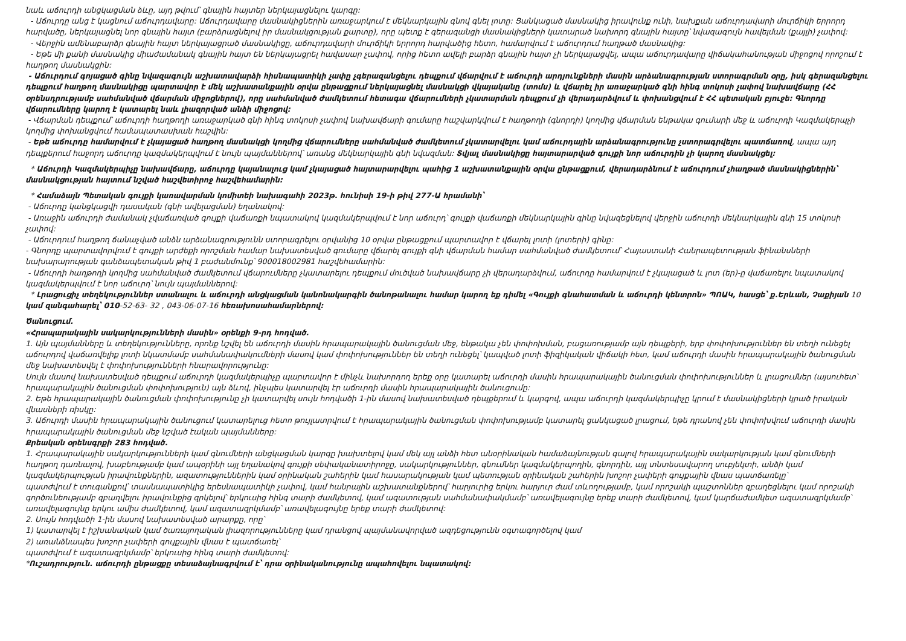նաև աճուրդի անցկացման ձևը, այդ թվում՝ գնային հայտեր ներկայացնելու կարգը:
- Աճուրդը անց է կացնում աճուրդավարը: Աճուրդավարը մասնակիցներին առաջարկում է մեկնարկային գնով գնել լոտը: Ցանկացած մասնակից իրավունք ունի, նախքան աճուրդավարի մուրճիկի երրորդ հարվածը, ներկայացնել նոր գնային հայտ (բարձրացնելով իր մասնակցության քարտը), որը պետք է գերազանցի մասնակիցների կատարած նախորդ գնային հայտը՝ նվազագույն հավելման (քայլի) չափով:
- Վերջին ամենաբարձր գնային հայտ ներկայացրած մասնակիցը, աճուրդավարի մուրճիկի երրորդ հարվածից հետո, համարվում է աճուրդում հաղթած մասնակից:
- Եթե մի քանի մասնակից միաժամանակ գնային հայտ են ներկայացրել հավասար չափով, որից հետո ավելի բարձր գնային հայտ չի ներկայացվել, ապա աճուրդավարը վիճակահանության միջոցով որոշում է հաղթող մասնակցին:
- Աճուրդում գոյացած գինը նվազագույն աշխատավարձի հիսնապատիկի չափը չգերազանցելու դեպքում վճարվում է աճուրդի արդյունքների մասին արձանագրության ստորագրման օրը, իսկ գերազանցելու դեպքում հաղթող մասնակիցը պարտավոր է մեկ աշխատանքային օրվա ընթացքում ներկայացնել մասնակցի վկայականը (տոմս) և վճարել իր առաջարկած գնի հինգ տոկոսի չափով նախավճարը (ՀՀ օրենսդրությամբ սահմանված վճարման միջոցներով), որը սահմանված ժամկետում հետագա վճարումների չկատարման դեպքում չի վերադարձվում և փոխանցվում է ՀՀ պետական բյուջե: Գնորդը վճարումները կարող է կատարել նաև լիազորված անձի միջոցով:
- Վճարման դեպքում՝ աճուրդի հաղթողի առաջարկած գնի հինգ տոկոսի չափով նախավճարի գումարը հաշվարկվում է հաղթողի (գնորդի) կողմից վճարման ենթակա գումարի մեջ և աճուրդի Կազմակերպչի կողմից փոխանցվում համապատասխան հաշվին:
- Եթե աճուրդը համարվում է չկայացած հաղթող մասնակցի կողմից վճարումները սահմանված ժամկետում չկատարվելու կամ աճուրդային արձանագրությունը չստորագրվելու պատճառով, ապա այդ դեպքերում հաջորդ աճուրդը կազմակերպվում է նույն պայմաններով՝ առանց մեկնարկային գնի նվազման: Տվյալ մասնակիցը հայտարարված գույքի նոր աճուրդին չի կարող մասնակցել:
* Աճուրդի Կազմակերպիչը նախավճարը, աճուրդը կայանալուց կամ չկայացած հայտարարվելու պահից 1 աշխատանքային օրվա ընթացքում, վերադարձնում է աճուրդում չհաղթած մասնակիցներին՝ մասնակցության հայտում նշված հաշվետիրոջ հաշվեհամարին:
* Համաձայն Պետական գույքի կառավարման կոմիտեի նախագահի 2023թ. հունիսի 19-ի թիվ 277-Ա հրամանի՝
- Աճուրդը կանցկացվի դասական (գնի ավելացման) եղանակով:
- Առաջին աճուրդի ժամանակ չվաճառված գույքի վաճառքի նպատակով կազմակերպվում է նոր աճուրդ՝ գույքի վաճառքի մեկնարկային գինը նվազեցնելով վերջին աճուրդի մեկնարկային գնի 15 տոկոսի չափով:
- Աճուրդում հաղթող ճանաչված անձն արձանագրությունն ստորագրելու օրվանից 10 օրվա ընթացքում պարտավոր է վճարել լոտի (լոտերի) գինը:
- Գնորդը պարտավորվում է գույքի արժեքի որոշման համար նախատեսված գումարը վճարել գույքի գնի վճարման համար սահմանված ժամկետում՝ Հայաստանի Հանրապետության ֆինանսների նախարարության գանձապետական թիվ 1 բաժանմունք՝ 900018002981 հաշվեհամարին:
- Աճուրդի հաղթողի կողմից սահմանված ժամկետում վճարումները չկատարելու դեպքում մուծված նախավճարը չի վերադարձվում, աճուրդը համարվում է չկայացած և լոտ (եր)-ը վաճառելու նպատակով կազմակերպվում է նոր աճուրդ՝ նույն պայմաններով:
* Լրացուցիչ տեղեկություններ ստանալու և աճուրդի անցկացման կանոնակարգին ծանոթանալու համար կարող եք դիմել «Գույքի գնահատման և աճուրդի կենտրոն» ՊՈԱԿ, հասցե՝ ք.Երևան, Չաքիյան 10 կամ զանգահարել՝ 010-52-63- 32 , 043-06-07-16 հեռախոսահամարներով:
Ծանուցում.
«Հրապարակային սակարկությունների մասին» օրենքի 9-րդ հոդված.
1. Այն պայմանները և տեղեկությունները, որոնք նշվել են աճուրդի մասին հրապարակային ծանուցման մեջ, ենթակա չեն փոփոխման, բացառությամբ այն դեպքերի, երբ փոփոխություններ են տեղի ունեցել աճուրդով վաճառվելիք լոտի նկատմամբ սահմանափակումների մասով կամ փոփոխություններ են տեղի ունեցել՝ կապված լոտի ֆիզիկական վիճակի հետ, կամ աճուրդի մասին հրապարակային ծանուցման մեջ նախատեսվել է փոփոխությունների հնարավորությունը:
Սույն մասով նախատեսված դեպքում աճուրդի կազմակերպիչը պարտավոր է մինչև նախորդող երեք օրը կատարել աճուրդի մասին հրապարակային ծանուցման փոփոխություններ և լրացումներ (այսուհետ՝ հրապարակային ծանուցման փոփոխություն) այն ձևով, ինչպես կատարվել էր աճուրդի մասին հրապարակային ծանուցումը:
2. Եթե հրապարակային ծանուցման փոփոխությունը չի կատարվել սույն հոդվածի 1-ին մասով նախատեսված դեպքերում և կարգով, ապա աճուրդի կազմակերպիչը կրում է մասնակիցների կրած իրական վնասների ռիսկը:
3. Աճուրդի մասին հրապարակային ծանուցում կատարելուց հետո թույլատրվում է հրապարակային ծանուցման փոփոխությամբ կատարել ցանկացած լրացում, եթե դրանով չեն փոփոխվում աճուրդի մասին հրապարակային ծանուցման մեջ նշված էական պայմանները:
Քրեական օրենսգրքի 283 հոդված.
1. Հրապարակային սակարկությունների կամ գնումների անցկացման կարգը խախտելով կամ մեկ այլ անձի հետ անօրինական համաձայնության գալով հրապարակային սակարկության կամ գնումների հաղթող դառնալով, խաբեությամբ կամ ապօրինի այլ եղանակով գույքի սեփականատիրոջը, սակարկություններ, գնումներ կազմակերպողին, գնորդին, այլ տնտեսավարող սուբյեկտի, անձի կամ կազմակերպության իրավունքներին, ազատություններին կամ օրինական շահերին կամ հասարակության կամ պետության օրինական շահերին խոշոր չափերի գույքային վնաս պատճառելը՝
պատժվում է տուգանքով՝ տասնապատիկից երեսնապատիկի չափով, կամ հանրային աշխատանքներով՝ հարյուրից երկու հարյուր ժամ տևողությամբ, կամ որոշակի պաշտոններ զբաղեցնելու կամ որոշակի գործունեությամբ զբաղվելու իրավունքից զրկելով՝ երկուսից հինգ տարի ժամկետով, կամ ազատության սահմանափակմամբ՝ առավելագույնը երեք տարի ժամկետով, կամ կարճաժամկետ ազատազրկմամբ՝ առավելագույնը երկու ամիս ժամկետով, կամ ազատազրկմամբ՝ առավելագույնը երեք տարի ժամկետով:
2. Սույն հոդվածի 1-ին մասով նախատեսված արարքը, որը՝
1) կատարվել է իշխանական կամ ծառայողական լիազորությունները կամ դրանցով պայմանավորված ազդեցությունն օգտագործելով կամ
2) առանձնապես խոշոր չափերի գույքային վնաս է պատճառել՝
պատժվում է ազատազրկմամբ՝ երկուսից հինգ տարի ժամկետով:
*Ուշադրություն. աճուրդի ընթացքը տեսաձայնագրվում է՝ դրա օրինականությունը ապահովելու նպատակով: